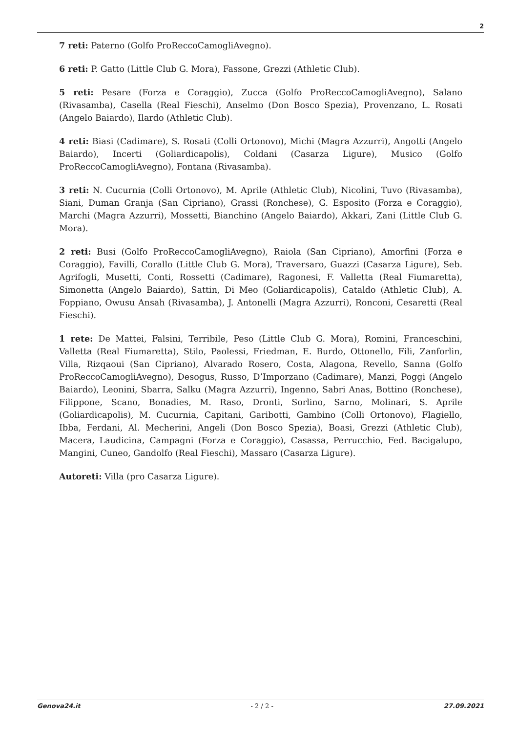2
7 reti: Paterno (Golfo ProReccoCamogliAvegno).
6 reti: P. Gatto (Little Club G. Mora), Fassone, Grezzi (Athletic Club).
5 reti: Pesare (Forza e Coraggio), Zucca (Golfo ProReccoCamogliAvegno), Salano (Rivasamba), Casella (Real Fieschi), Anselmo (Don Bosco Spezia), Provenzano, L. Rosati (Angelo Baiardo), Ilardo (Athletic Club).
4 reti: Biasi (Cadimare), S. Rosati (Colli Ortonovo), Michi (Magra Azzurri), Angotti (Angelo Baiardo), Incerti (Goliardicapolis), Coldani (Casarza Ligure), Musico (Golfo ProReccoCamogliAvegno), Fontana (Rivasamba).
3 reti: N. Cucurnia (Colli Ortonovo), M. Aprile (Athletic Club), Nicolini, Tuvo (Rivasamba), Siani, Duman Granja (San Cipriano), Grassi (Ronchese), G. Esposito (Forza e Coraggio), Marchi (Magra Azzurri), Mossetti, Bianchino (Angelo Baiardo), Akkari, Zani (Little Club G. Mora).
2 reti: Busi (Golfo ProReccoCamogliAvegno), Raiola (San Cipriano), Amorfini (Forza e Coraggio), Favilli, Corallo (Little Club G. Mora), Traversaro, Guazzi (Casarza Ligure), Seb. Agrifogli, Musetti, Conti, Rossetti (Cadimare), Ragonesi, F. Valletta (Real Fiumaretta), Simonetta (Angelo Baiardo), Sattin, Di Meo (Goliardicapolis), Cataldo (Athletic Club), A. Foppiano, Owusu Ansah (Rivasamba), J. Antonelli (Magra Azzurri), Ronconi, Cesaretti (Real Fieschi).
1 rete: De Mattei, Falsini, Terribile, Peso (Little Club G. Mora), Romini, Franceschini, Valletta (Real Fiumaretta), Stilo, Paolessi, Friedman, E. Burdo, Ottonello, Fili, Zanforlin, Villa, Rizqaoui (San Cipriano), Alvarado Rosero, Costa, Alagona, Revello, Sanna (Golfo ProReccoCamogliAvegno), Desogus, Russo, D’Imporzano (Cadimare), Manzi, Poggi (Angelo Baiardo), Leonini, Sbarra, Salku (Magra Azzurri), Ingenno, Sabri Anas, Bottino (Ronchese), Filippone, Scano, Bonadies, M. Raso, Dronti, Sorlino, Sarno, Molinari, S. Aprile (Goliardicapolis), M. Cucurnia, Capitani, Garibotti, Gambino (Colli Ortonovo), Flagiello, Ibba, Ferdani, Al. Mecherini, Angeli (Don Bosco Spezia), Boasi, Grezzi (Athletic Club), Macera, Laudicina, Campagni (Forza e Coraggio), Casassa, Perrucchio, Fed. Bacigalupo, Mangini, Cuneo, Gandolfo (Real Fieschi), Massaro (Casarza Ligure).
Autoreti: Villa (pro Casarza Ligure).
Genova24.it - 2 / 2 - 27.09.2021